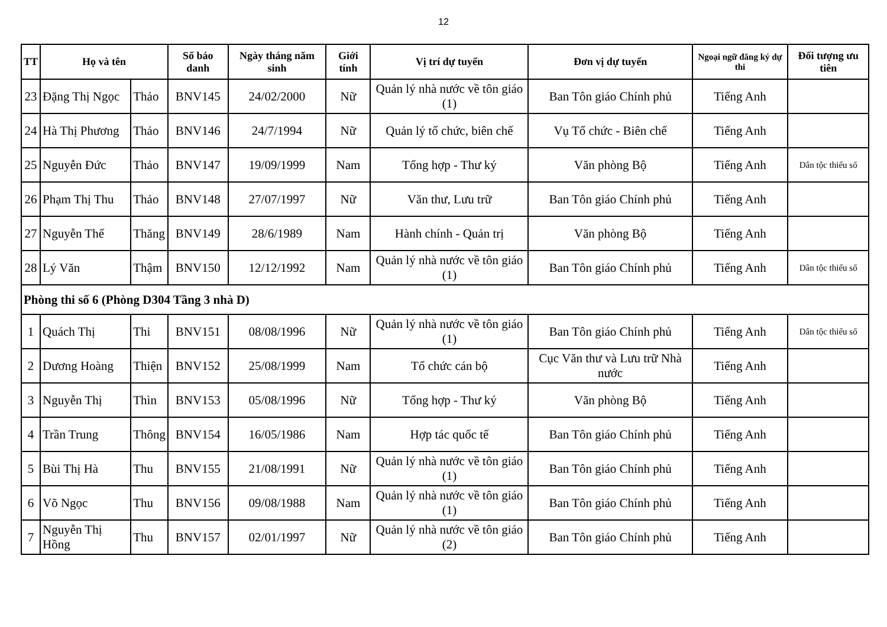12
| TT | Họ và tên | | Số báo danh | Ngày tháng năm sinh | Giới tính | Vị trí dự tuyển | Đơn vị dự tuyển | Ngoại ngữ đăng ký dự thi | Đối tượng ưu tiên |
| --- | --- | --- | --- | --- | --- | --- | --- | --- | --- |
| 23 | Đặng Thị Ngọc | Thảo | BNV145 | 24/02/2000 | Nữ | Quản lý nhà nước về tôn giáo (1) | Ban Tôn giáo Chính phủ | Tiếng Anh | |
| 24 | Hà Thị Phương | Thảo | BNV146 | 24/7/1994 | Nữ | Quản lý tổ chức, biên chế | Vụ Tổ chức - Biên chế | Tiếng Anh | |
| 25 | Nguyễn Đức | Thảo | BNV147 | 19/09/1999 | Nam | Tổng hợp - Thư ký | Văn phòng Bộ | Tiếng Anh | Dân tộc thiểu số |
| 26 | Phạm Thị Thu | Thảo | BNV148 | 27/07/1997 | Nữ | Văn thư, Lưu trữ | Ban Tôn giáo Chính phủ | Tiếng Anh | |
| 27 | Nguyễn Thế | Thăng | BNV149 | 28/6/1989 | Nam | Hành chính - Quản trị | Văn phòng Bộ | Tiếng Anh | |
| 28 | Lý Văn | Thậm | BNV150 | 12/12/1992 | Nam | Quản lý nhà nước về tôn giáo (1) | Ban Tôn giáo Chính phủ | Tiếng Anh | Dân tộc thiểu số |
| Phòng thi số 6 (Phòng D304 Tầng 3 nhà D) | | | | | | | | | |
| 1 | Quách Thị | Thi | BNV151 | 08/08/1996 | Nữ | Quản lý nhà nước về tôn giáo (1) | Ban Tôn giáo Chính phủ | Tiếng Anh | Dân tộc thiểu số |
| 2 | Dương Hoàng | Thiện | BNV152 | 25/08/1999 | Nam | Tổ chức cán bộ | Cục Văn thư và Lưu trữ Nhà nước | Tiếng Anh | |
| 3 | Nguyễn Thị | Thìn | BNV153 | 05/08/1996 | Nữ | Tổng hợp - Thư ký | Văn phòng Bộ | Tiếng Anh | |
| 4 | Trần Trung | Thông | BNV154 | 16/05/1986 | Nam | Hợp tác quốc tế | Ban Tôn giáo Chính phủ | Tiếng Anh | |
| 5 | Bùi Thị Hà | Thu | BNV155 | 21/08/1991 | Nữ | Quản lý nhà nước về tôn giáo (1) | Ban Tôn giáo Chính phủ | Tiếng Anh | |
| 6 | Võ Ngọc | Thu | BNV156 | 09/08/1988 | Nam | Quản lý nhà nước về tôn giáo (1) | Ban Tôn giáo Chính phủ | Tiếng Anh | |
| 7 | Nguyễn Thị Hồng | Thu | BNV157 | 02/01/1997 | Nữ | Quản lý nhà nước về tôn giáo (2) | Ban Tôn giáo Chính phủ | Tiếng Anh | |